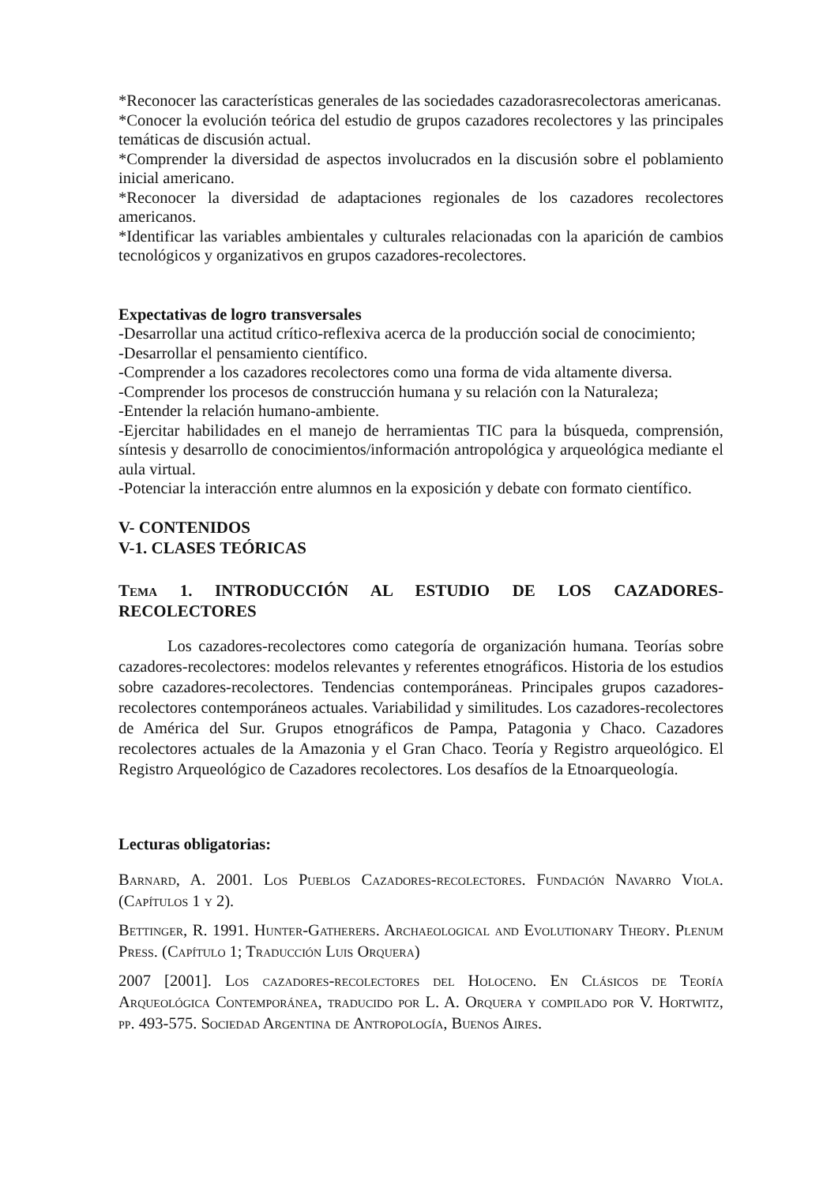*Reconocer las características generales de las sociedades cazadorasrecolectoras americanas.
*Conocer la evolución teórica del estudio de grupos cazadores recolectores y las principales temáticas de discusión actual.
*Comprender la diversidad de aspectos involucrados en la discusión sobre el poblamiento inicial americano.
*Reconocer la diversidad de adaptaciones regionales de los cazadores recolectores americanos.
*Identificar las variables ambientales y culturales relacionadas con la aparición de cambios tecnológicos y organizativos en grupos cazadores-recolectores.
Expectativas de logro transversales
-Desarrollar una actitud crítico-reflexiva acerca de la producción social de conocimiento;
-Desarrollar el pensamiento científico.
-Comprender a los cazadores recolectores como una forma de vida altamente diversa.
-Comprender los procesos de construcción humana y su relación con la Naturaleza;
-Entender la relación humano-ambiente.
-Ejercitar habilidades en el manejo de herramientas TIC para la búsqueda, comprensión, síntesis y desarrollo de conocimientos/información antropológica y arqueológica mediante el aula virtual.
-Potenciar la interacción entre alumnos en la exposición y debate con formato científico.
V- CONTENIDOS
V-1. CLASES TEÓRICAS
Tema 1. INTRODUCCIÓN AL ESTUDIO DE LOS CAZADORES-RECOLECTORES
Los cazadores-recolectores como categoría de organización humana. Teorías sobre cazadores-recolectores: modelos relevantes y referentes etnográficos. Historia de los estudios sobre cazadores-recolectores. Tendencias contemporáneas. Principales grupos cazadores-recolectores contemporáneos actuales. Variabilidad y similitudes. Los cazadores-recolectores de América del Sur. Grupos etnográficos de Pampa, Patagonia y Chaco. Cazadores recolectores actuales de la Amazonia y el Gran Chaco. Teoría y Registro arqueológico. El Registro Arqueológico de Cazadores recolectores. Los desafíos de la Etnoarqueología.
Lecturas obligatorias:
Barnard, A. 2001. Los Pueblos Cazadores-recolectores. Fundación Navarro Viola. (Capítulos 1 y 2).
Bettinger, R. 1991. Hunter-Gatherers. Archaeological and Evolutionary Theory. Plenum Press. (Capítulo 1; Traducción Luis Orquera)
2007 [2001]. Los cazadores-recolectores del Holoceno. En Clásicos de Teoría Arqueológica Contemporánea, traducido por L. A. Orquera y compilado por V. Hortwitz, pp. 493-575. Sociedad Argentina de Antropología, Buenos Aires.